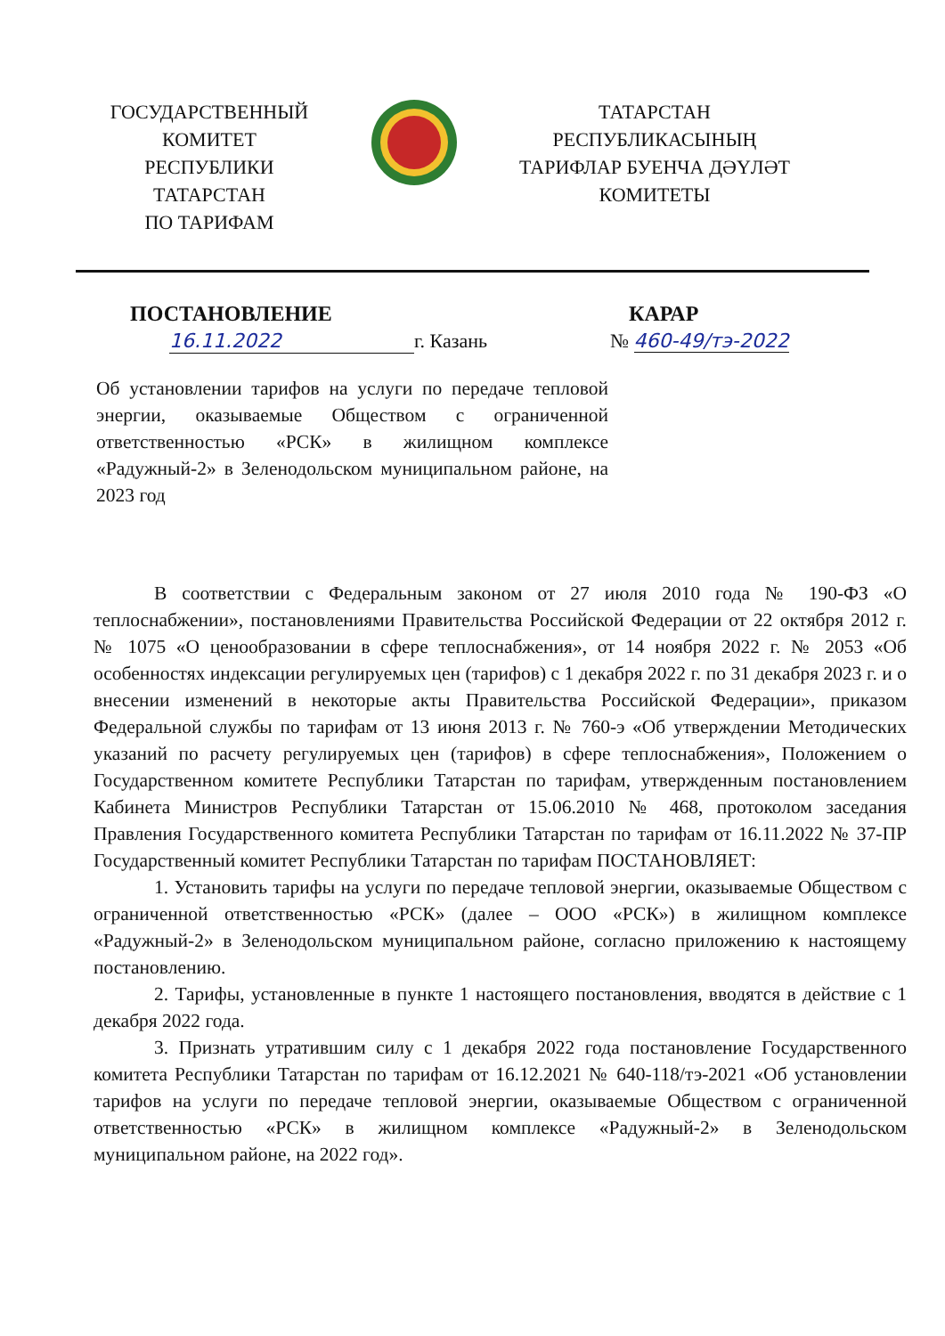ГОСУДАРСТВЕННЫЙ
КОМИТЕТ
РЕСПУБЛИКИ ТАТАРСТАН
ПО ТАРИФАМ
ТАТАРСТАН
РЕСПУБЛИКАСЫНЫҢ
ТАРИФЛАР БУЕНЧА ДӘҮЛӘТ
КОМИТЕТЫ
ПОСТАНОВЛЕНИЕ КАРАР
16.11.2022 г. Казань № 460-49/тэ-2022
Об установлении тарифов на услуги по передаче тепловой энергии, оказываемые Обществом с ограниченной ответственностью «РСК» в жилищном комплексе «Радужный-2» в Зеленодольском муниципальном районе, на 2023 год
В соответствии с Федеральным законом от 27 июля 2010 года № 190-ФЗ «О теплоснабжении», постановлениями Правительства Российской Федерации от 22 октября 2012 г. № 1075 «О ценообразовании в сфере теплоснабжения», от 14 ноября 2022 г. № 2053 «Об особенностях индексации регулируемых цен (тарифов) с 1 декабря 2022 г. по 31 декабря 2023 г. и о внесении изменений в некоторые акты Правительства Российской Федерации», приказом Федеральной службы по тарифам от 13 июня 2013 г. № 760-э «Об утверждении Методических указаний по расчету регулируемых цен (тарифов) в сфере теплоснабжения», Положением о Государственном комитете Республики Татарстан по тарифам, утвержденным постановлением Кабинета Министров Республики Татарстан от 15.06.2010 № 468, протоколом заседания Правления Государственного комитета Республики Татарстан по тарифам от 16.11.2022 № 37-ПР Государственный комитет Республики Татарстан по тарифам ПОСТАНОВЛЯЕТ:
1. Установить тарифы на услуги по передаче тепловой энергии, оказываемые Обществом с ограниченной ответственностью «РСК» (далее – ООО «РСК») в жилищном комплексе «Радужный-2» в Зеленодольском муниципальном районе, согласно приложению к настоящему постановлению.
2. Тарифы, установленные в пункте 1 настоящего постановления, вводятся в действие с 1 декабря 2022 года.
3. Признать утратившим силу с 1 декабря 2022 года постановление Государственного комитета Республики Татарстан по тарифам от 16.12.2021 № 640-118/тэ-2021 «Об установлении тарифов на услуги по передаче тепловой энергии, оказываемые Обществом с ограниченной ответственностью «РСК» в жилищном комплексе «Радужный-2» в Зеленодольском муниципальном районе, на 2022 год».